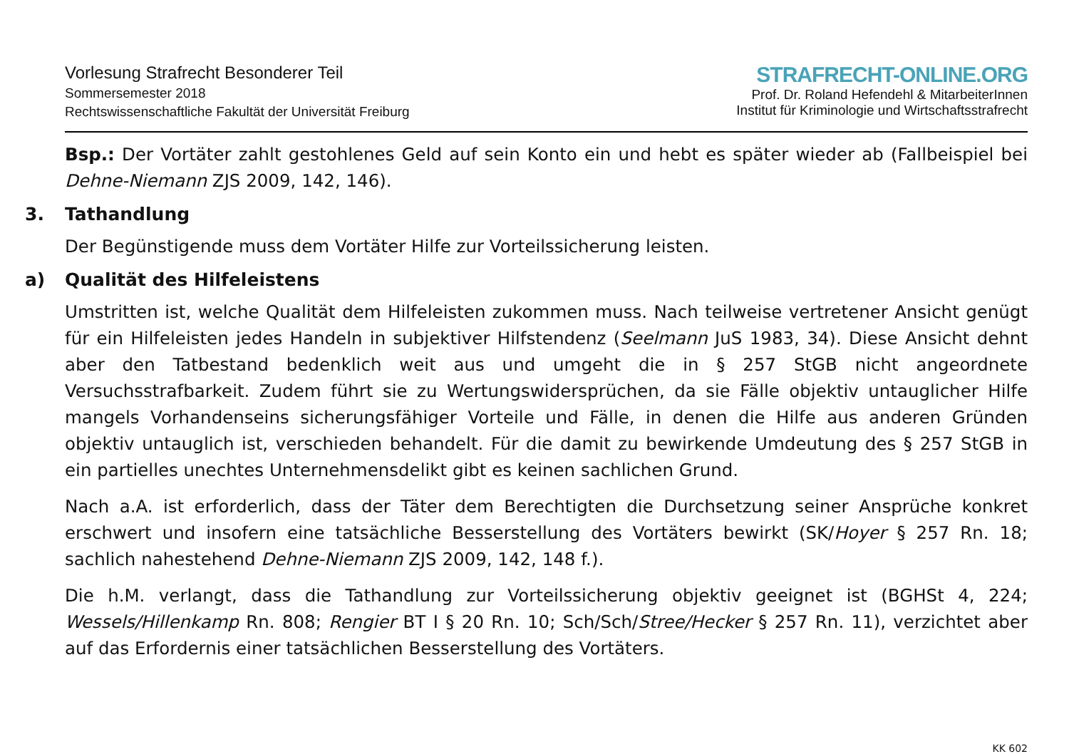Vorlesung Strafrecht Besonderer Teil
Sommersemester 2018
Rechtswissenschaftliche Fakultät der Universität Freiburg
STRAFRECHT-ONLINE.ORG
Prof. Dr. Roland Hefendehl & MitarbeiterInnen
Institut für Kriminologie und Wirtschaftsstrafrecht
Bsp.: Der Vortäter zahlt gestohlenes Geld auf sein Konto ein und hebt es später wieder ab (Fallbeispiel bei Dehne-Niemann ZJS 2009, 142, 146).
3. Tathandlung
Der Begünstigende muss dem Vortäter Hilfe zur Vorteilssicherung leisten.
a) Qualität des Hilfeleistens
Umstritten ist, welche Qualität dem Hilfeleisten zukommen muss. Nach teilweise vertretener Ansicht genügt für ein Hilfeleisten jedes Handeln in subjektiver Hilfstendenz (Seelmann JuS 1983, 34). Diese Ansicht dehnt aber den Tatbestand bedenklich weit aus und umgeht die in § 257 StGB nicht angeordnete Versuchsstrafbarkeit. Zudem führt sie zu Wertungswidersprüchen, da sie Fälle objektiv untauglicher Hilfe mangels Vorhandenseins sicherungsfähiger Vorteile und Fälle, in denen die Hilfe aus anderen Gründen objektiv untauglich ist, verschieden behandelt. Für die damit zu bewirkende Umdeutung des § 257 StGB in ein partielles unechtes Unternehmensdelikt gibt es keinen sachlichen Grund.
Nach a.A. ist erforderlich, dass der Täter dem Berechtigten die Durchsetzung seiner Ansprüche konkret erschwert und insofern eine tatsächliche Besserstellung des Vortäters bewirkt (SK/Hoyer § 257 Rn. 18; sachlich nahestehend Dehne-Niemann ZJS 2009, 142, 148 f.).
Die h.M. verlangt, dass die Tathandlung zur Vorteilssicherung objektiv geeignet ist (BGHSt 4, 224; Wessels/Hillenkamp Rn. 808; Rengier BT I § 20 Rn. 10; Sch/Sch/Stree/Hecker § 257 Rn. 11), verzichtet aber auf das Erfordernis einer tatsächlichen Besserstellung des Vortäters.
KK 602